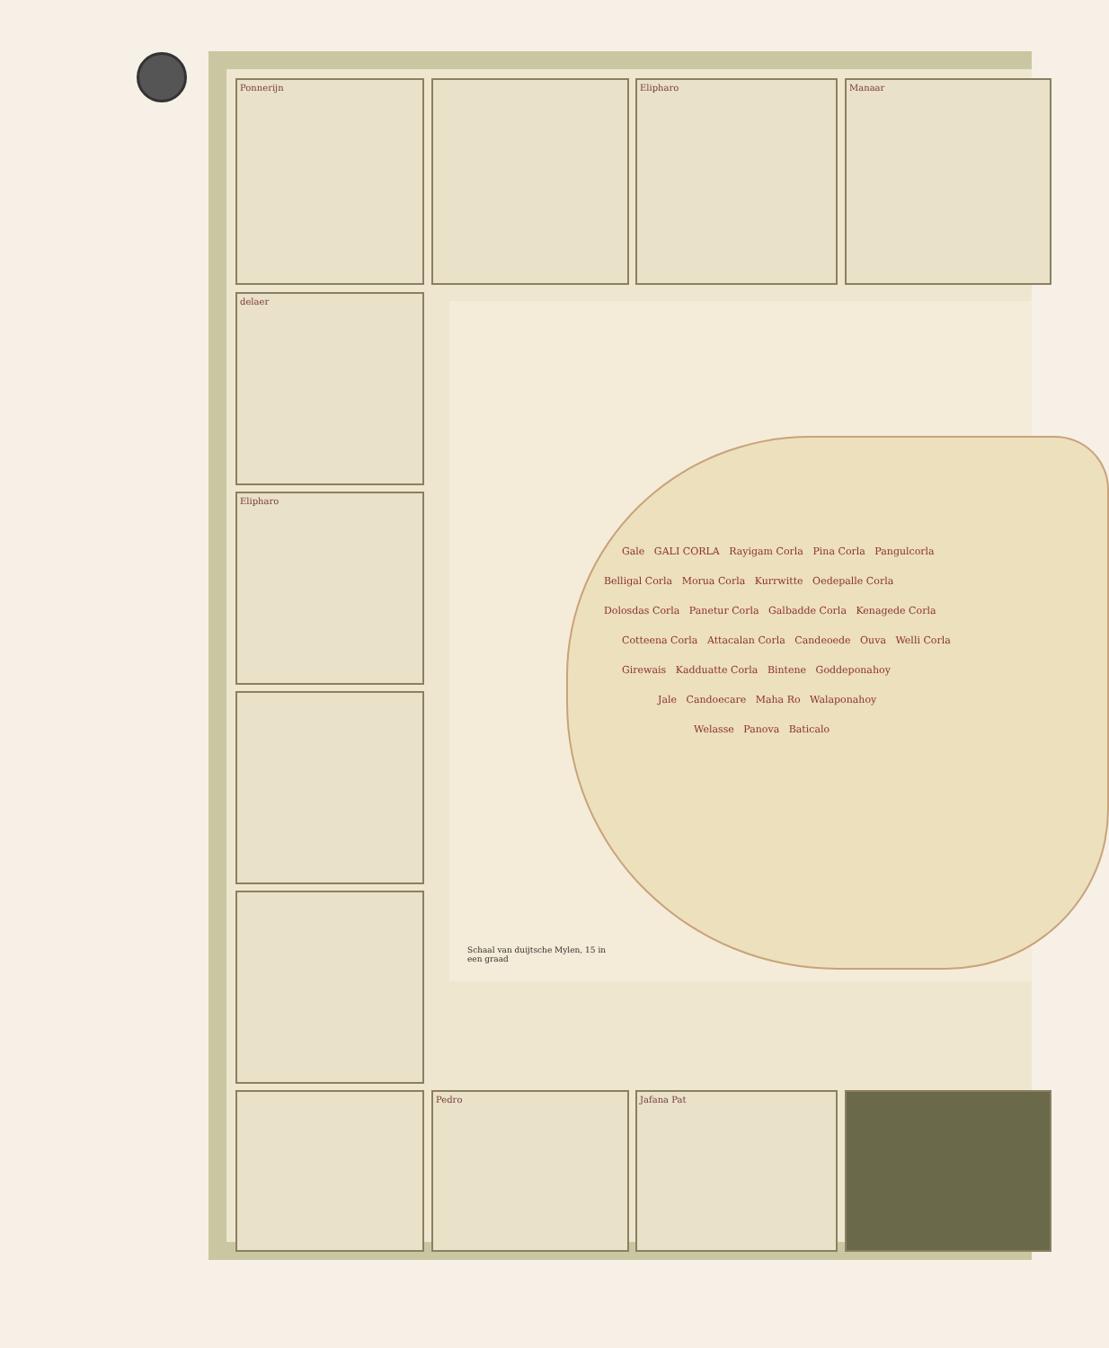Ponnerijn Elipharo Manaar
delaer
Elipharo
Pedro Jafana Pat
Gale GALI CORLA Rayigam Corla Pina Corla Pangulcorla
Belligal Corla Morua Corla Kurrwitte Oedepalle Corla
Dolosdas Corla Panetur Corla Galbadde Corla Kenagede Corla
Cotteena Corla Attacalan Corla Candeoede Ouva Welli Corla
Girewais Kadduatte Corla Bintene Goddeponahoy
Jale Candoecare Maha Ro Walaponahoy
Welasse Panova Baticalo
Schaal van duijtsche Mylen, 15 in een graad